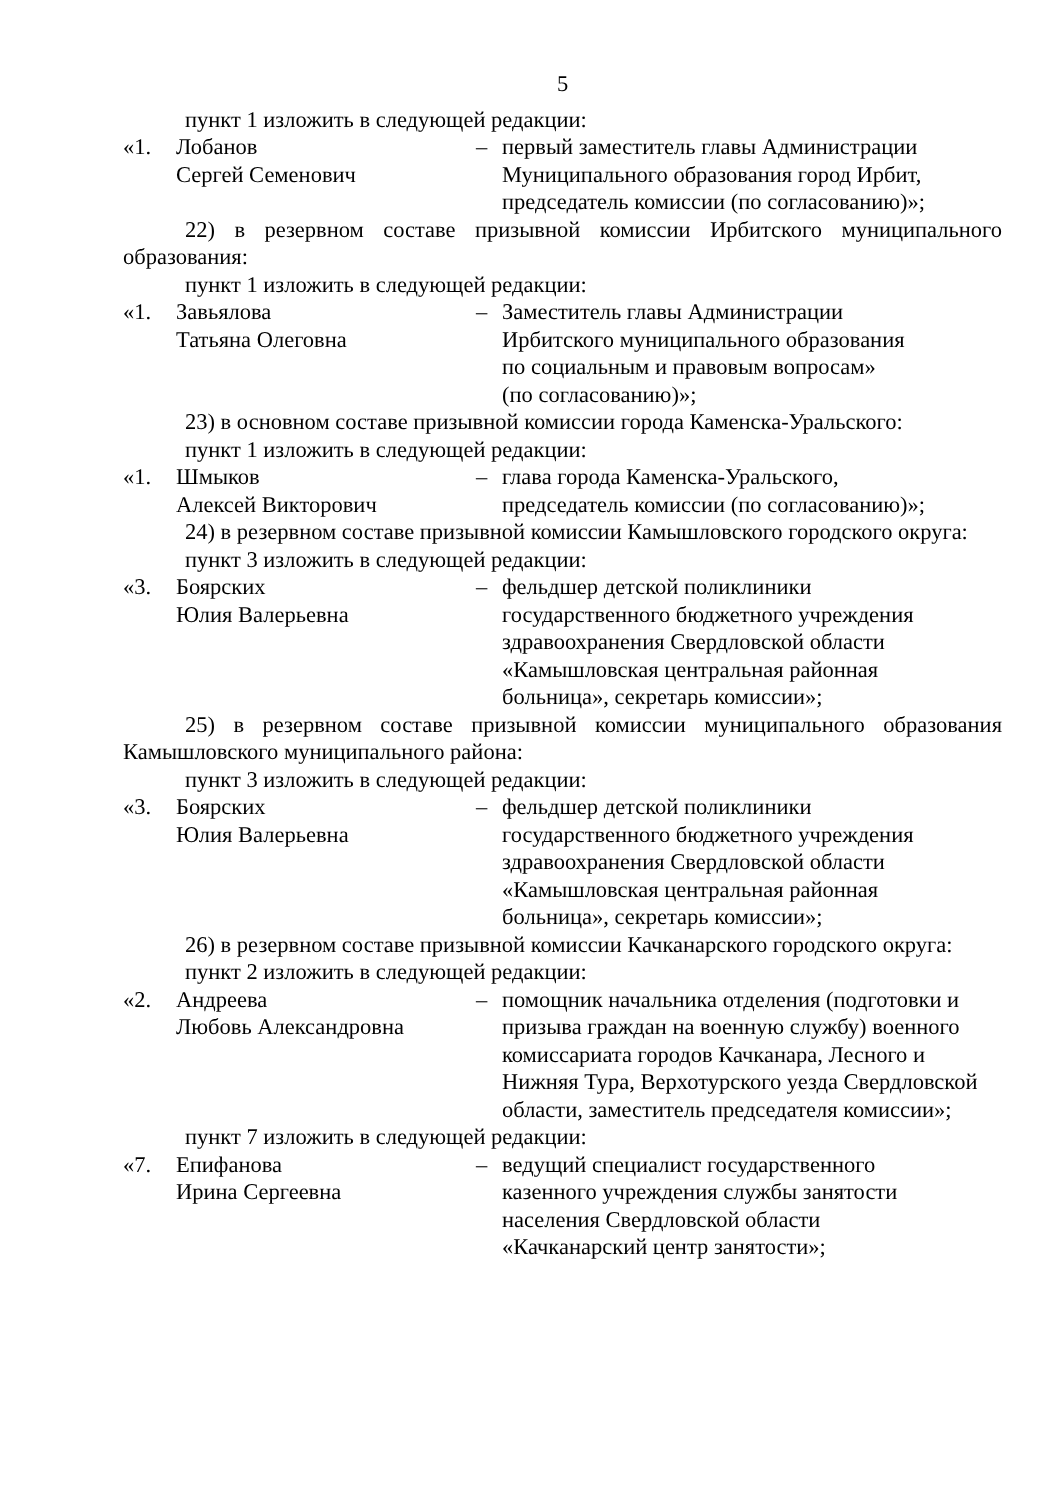5
пункт 1 изложить в следующей редакции:
«1. Лобанов
Сергей Семенович
– первый заместитель главы Администрации Муниципального образования город Ирбит, председатель комиссии (по согласованию)»;
22) в резервном составе призывной комиссии Ирбитского муниципального образования:
пункт 1 изложить в следующей редакции:
«1. Завьялова
Татьяна Олеговна
– Заместитель главы Администрации
Ирбитского муниципального образования
по социальным и правовым вопросам»
(по согласованию)»;
23) в основном составе призывной комиссии города Каменска-Уральского:
пункт 1 изложить в следующей редакции:
«1. Шмыков
Алексей Викторович
– глава города Каменска-Уральского,
председатель комиссии (по согласованию)»;
24) в резервном составе призывной комиссии Камышловского городского округа:
пункт 3 изложить в следующей редакции:
«3. Боярских
Юлия Валерьевна
– фельдшер детской поликлиники
государственного бюджетного учреждения
здравоохранения Свердловской области
«Камышловская центральная районная
больница», секретарь комиссии»;
25) в резервном составе призывной комиссии муниципального образования Камышловского муниципального района:
пункт 3 изложить в следующей редакции:
«3. Боярских
Юлия Валерьевна
– фельдшер детской поликлиники
государственного бюджетного учреждения
здравоохранения Свердловской области
«Камышловская центральная районная
больница», секретарь комиссии»;
26) в резервном составе призывной комиссии Качканарского городского округа:
пункт 2 изложить в следующей редакции:
«2. Андреева
Любовь Александровна
– помощник начальника отделения (подготовки и призыва граждан на военную службу) военного комиссариата городов Качканара, Лесного и Нижняя Тура, Верхотурского уезда Свердловской области, заместитель председателя комиссии»;
пункт 7 изложить в следующей редакции:
«7. Епифанова
Ирина Сергеевна
– ведущий специалист государственного
казенного учреждения службы занятости
населения Свердловской области
«Качканарский центр занятости»;